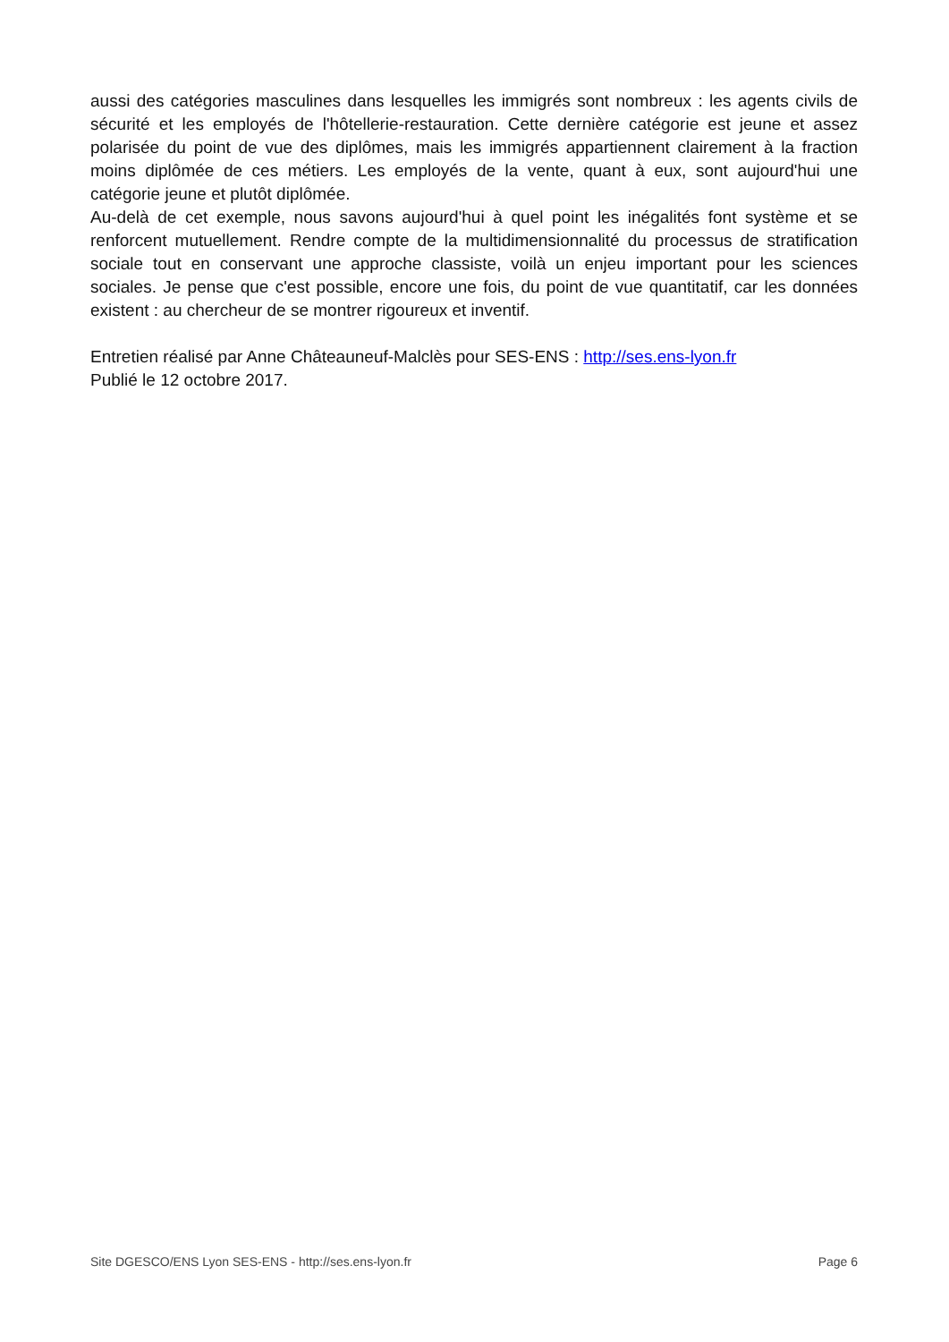aussi des catégories masculines dans lesquelles les immigrés sont nombreux : les agents civils de sécurité et les employés de l'hôtellerie-restauration. Cette dernière catégorie est jeune et assez polarisée du point de vue des diplômes, mais les immigrés appartiennent clairement à la fraction moins diplômée de ces métiers. Les employés de la vente, quant à eux, sont aujourd'hui une catégorie jeune et plutôt diplômée.
Au-delà de cet exemple, nous savons aujourd'hui à quel point les inégalités font système et se renforcent mutuellement. Rendre compte de la multidimensionnalité du processus de stratification sociale tout en conservant une approche classiste, voilà un enjeu important pour les sciences sociales. Je pense que c'est possible, encore une fois, du point de vue quantitatif, car les données existent : au chercheur de se montrer rigoureux et inventif.
Entretien réalisé par Anne Châteauneuf-Malclès pour SES-ENS : http://ses.ens-lyon.fr
Publié le 12 octobre 2017.
Site DGESCO/ENS Lyon SES-ENS - http://ses.ens-lyon.fr Page 6